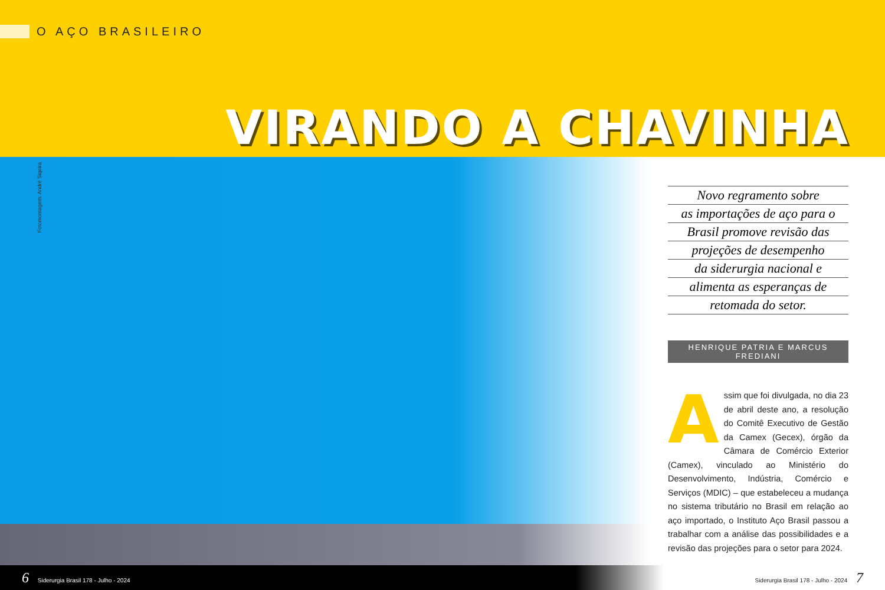O AÇO BRASILEIRO
VIRANDO A CHAVINHA
Fotomontagem: André Siqeira
Novo regramento sobre
as importações de aço para o
Brasil promove revisão das
projeções de desempenho
da siderurgia nacional e
alimenta as esperanças de
retomada do setor.
HENRIQUE PATRIA E MARCUS FREDIANI
Assim que foi divulgada, no dia 23 de abril deste ano, a resolução do Comitê Executivo de Gestão da Camex (Gecex), órgão da Câmara de Comércio Exterior (Camex), vinculado ao Ministério do Desenvolvimento, Indústria, Comércio e Serviços (MDIC) – que estabeleceu a mudança no sistema tributário no Brasil em relação ao aço importado, o Instituto Aço Brasil passou a trabalhar com a análise das possibilidades e a revisão das projeções para o setor para 2024.
6 Siderurgia Brasil 178 - Julho - 2024
Siderurgia Brasil 178 - Julho - 2024 7